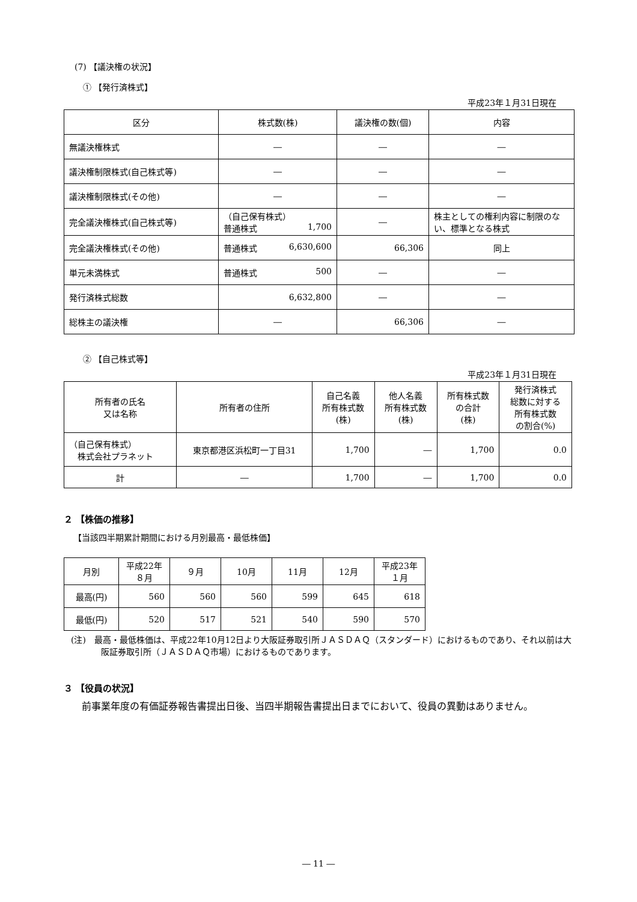(7) 【議決権の状況】
① 【発行済株式】
平成23年１月31日現在
| 区分 | 株式数(株) | 議決権の数(個) | 内容 |
| --- | --- | --- | --- |
| 無議決権株式 | ― | ― | ― |
| 議決権制限株式(自己株式等) | ― | ― | ― |
| 議決権制限株式(その他) | ― | ― | ― |
| 完全議決権株式(自己株式等) | （自己保有株式） 普通株式 1,700 | ― | 株主としての権利内容に制限のない、標準となる株式 |
| 完全議決権株式(その他) | 普通株式 6,630,600 | 66,306 | 同上 |
| 単元未満株式 | 普通株式 500 | ― | ― |
| 発行済株式総数 | 6,632,800 | ― | ― |
| 総株主の議決権 | ― | 66,306 | ― |
② 【自己株式等】
平成23年１月31日現在
| 所有者の氏名 又は名称 | 所有者の住所 | 自己名義 所有株式数 (株) | 他人名義 所有株式数 (株) | 所有株式数 の合計 (株) | 発行済株式 総数に対する 所有株式数 の割合(%) |
| --- | --- | --- | --- | --- | --- |
| （自己保有株式） 株式会社プラネット | 東京都港区浜松町一丁目31 | 1,700 | ― | 1,700 | 0.0 |
| 計 | ― | 1,700 | ― | 1,700 | 0.0 |
２ 【株価の推移】
【当該四半期累計期間における月別最高・最低株価】
| 月別 | 平成22年 ８月 | ９月 | 10月 | 11月 | 12月 | 平成23年 １月 |
| --- | --- | --- | --- | --- | --- | --- |
| 最高(円) | 560 | 560 | 560 | 599 | 645 | 618 |
| 最低(円) | 520 | 517 | 521 | 540 | 590 | 570 |
(注)　最高・最低株価は、平成22年10月12日より大阪証券取引所ＪＡＳＤＡＱ（スタンダード）におけるものであり、それ以前は大阪証券取引所（ＪＡＳＤＡＱ市場）におけるものであります。
３ 【役員の状況】
前事業年度の有価証券報告書提出日後、当四半期報告書提出日までにおいて、役員の異動はありません。
― 11 ―